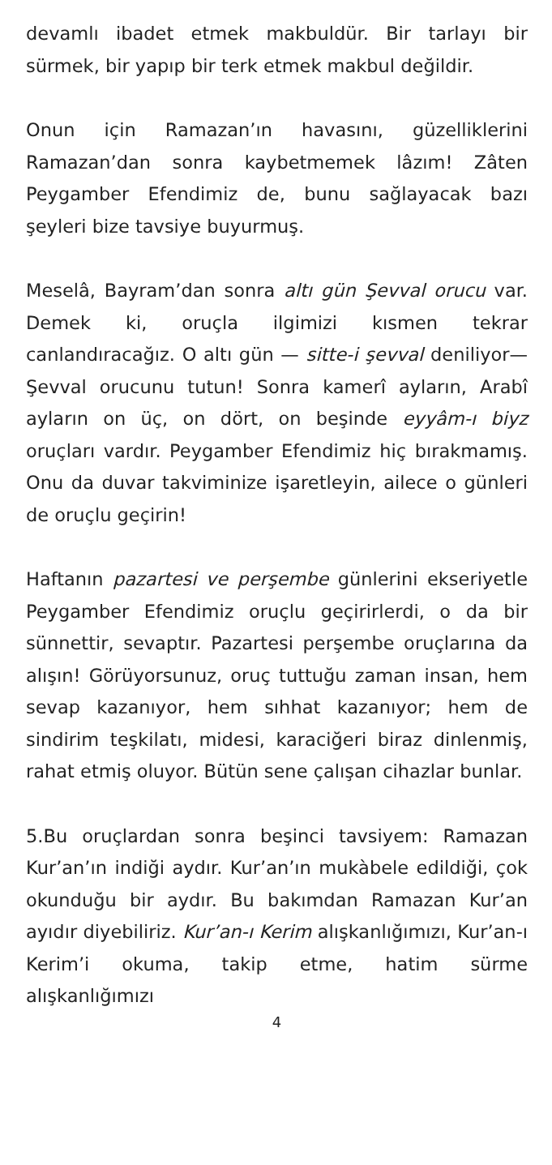devamlı ibadet etmek makbuldür. Bir tarlayı bir sürmek, bir yapıp bir terk etmek makbul değildir.
Onun için Ramazan’ın havasını, güzelliklerini Ramazan’dan sonra kaybetmemek lâzım! Zâten Peygamber Efendimiz de, bunu sağlayacak bazı şeyleri bize tavsiye buyurmuş.
Meselâ, Bayram’dan sonra altı gün Şevval orucu var. Demek ki, oruçla ilgimizi kısmen tekrar canlandıracağız. O altı gün — sitte-i şevval deniliyor— Şevval orucunu tutun! Sonra kamerî ayların, Arabî ayların on üç, on dört, on beşinde eyyâm-ı biyz oruçları vardır. Peygamber Efendimiz hiç bırakmamış. Onu da duvar takviminize işaretleyin, ailece o günleri de oruçlu geçirin!
Haftanın pazartesi ve perşembe günlerini ekseriyetle Peygamber Efendimiz oruçlu geçirirlerdi, o da bir sünnettir, sevaptır. Pazartesi perşembe oruçlarına da alışın! Görüyorsunuz, oruç tuttuğu zaman insan, hem sevap kazanıyor, hem sıhhat kazanıyor; hem de sindirim teşkilatı, midesi, karaciğeri biraz dinlenmiş, rahat etmiş oluyor. Bütün sene çalışan cihazlar bunlar.
5.Bu oruçlardan sonra beşinci tavsiyem: Ramazan Kur’an’ın indiği aydır. Kur’an’ın mukàbele edildiği, çok okunduğu bir aydır. Bu bakımdan Ramazan Kur’an ayıdır diyebiliriz. Kur’an-ı Kerim alışkanlığımızı, Kur’an-ı Kerim’i okuma, takip etme, hatim sürme alışkanlığımızı
4